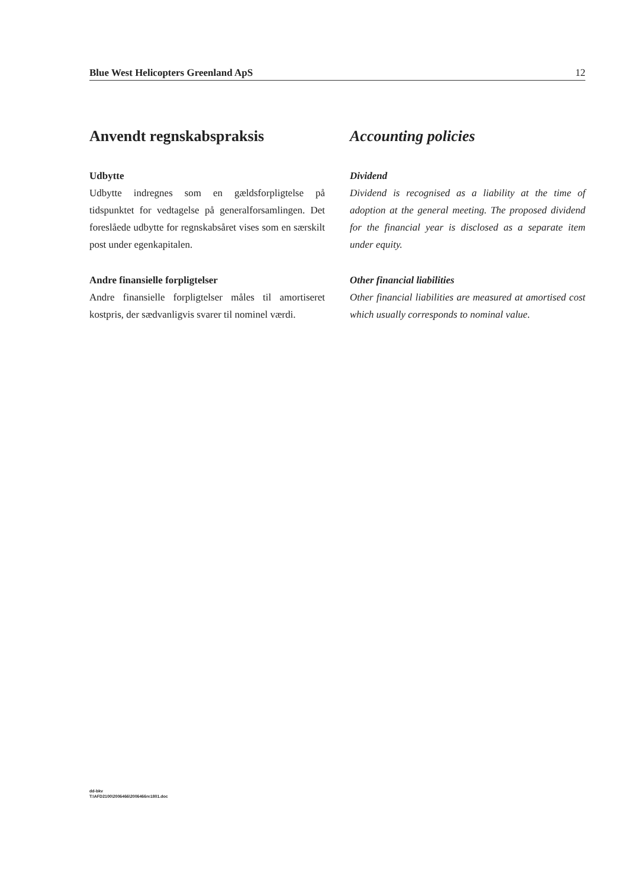Blue West Helicopters Greenland ApS 12
Anvendt regnskabspraksis
Udbytte
Udbytte indregnes som en gældsforpligtelse på tidspunktet for vedtagelse på generalforsamlingen. Det foreslåede udbytte for regnskabsåret vises som en særskilt post under egenkapitalen.
Andre finansielle forpligtelser
Andre finansielle forpligtelser måles til amortiseret kostpris, der sædvanligvis svarer til nominel værdi.
Accounting policies
Dividend
Dividend is recognised as a liability at the time of adoption at the general meeting. The proposed dividend for the financial year is disclosed as a separate item under equity.
Other financial liabilities
Other financial liabilities are measured at amortised cost which usually corresponds to nominal value.
dd-bkv
T:\AFD2100\2006466\2006466re1801.doc